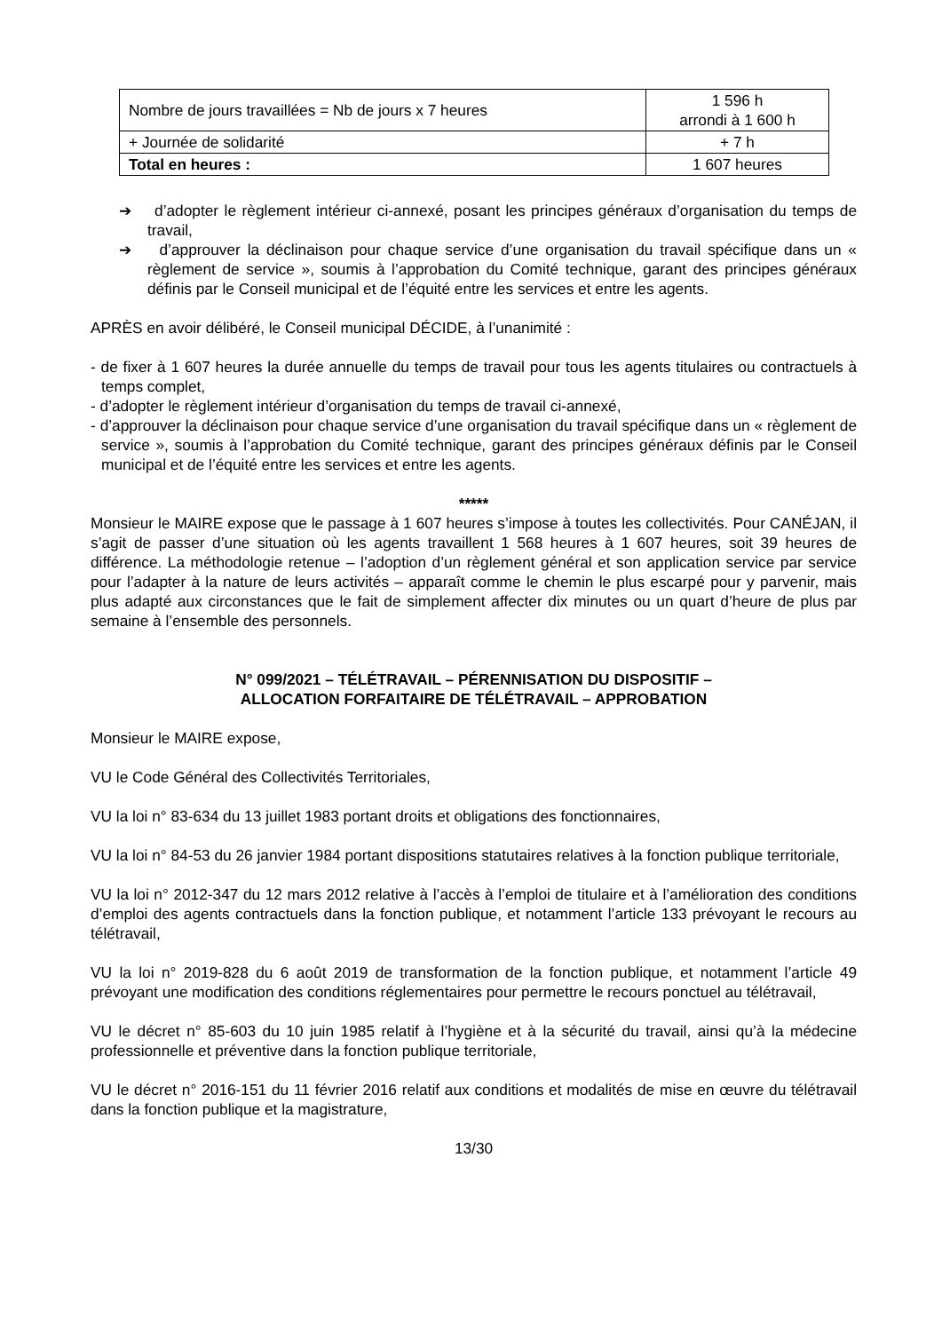| Nombre de jours travaillées = Nb de jours x 7 heures | 1 596 h arrondi à 1 600 h |
| + Journée de solidarité | + 7 h |
| Total en heures : | 1 607 heures |
➔ d’adopter le règlement intérieur ci-annexé, posant les principes généraux d’organisation du temps de travail,
➔ d’approuver la déclinaison pour chaque service d’une organisation du travail spécifique dans un « règlement de service », soumis à l’approbation du Comité technique, garant des principes généraux définis par le Conseil municipal et de l’équité entre les services et entre les agents.
APRÈS en avoir délibéré, le Conseil municipal DÉCIDE, à l’unanimité :
- de fixer à 1 607 heures la durée annuelle du temps de travail pour tous les agents titulaires ou contractuels à temps complet,
- d’adopter le règlement intérieur d’organisation du temps de travail ci-annexé,
- d’approuver la déclinaison pour chaque service d’une organisation du travail spécifique dans un « règlement de service », soumis à l’approbation du Comité technique, garant des principes généraux définis par le Conseil municipal et de l’équité entre les services et entre les agents.
*****
Monsieur le MAIRE expose que le passage à 1 607 heures s’impose à toutes les collectivités. Pour CANÉJAN, il s’agit de passer d’une situation où les agents travaillent 1 568 heures à 1 607 heures, soit 39 heures de différence. La méthodologie retenue – l’adoption d’un règlement général et son application service par service pour l’adapter à la nature de leurs activités – apparaît comme le chemin le plus escarpé pour y parvenir, mais plus adapté aux circonstances que le fait de simplement affecter dix minutes ou un quart d’heure de plus par semaine à l’ensemble des personnels.
N° 099/2021 – TÉLÉTRAVAIL – PÉRENNISATION DU DISPOSITIF –
ALLOCATION FORFAITAIRE DE TÉLÉTRAVAIL – APPROBATION
Monsieur le MAIRE expose,
VU le Code Général des Collectivités Territoriales,
VU la loi n° 83-634 du 13 juillet 1983 portant droits et obligations des fonctionnaires,
VU la loi n° 84-53 du 26 janvier 1984 portant dispositions statutaires relatives à la fonction publique territoriale,
VU la loi n° 2012-347 du 12 mars 2012 relative à l’accès à l’emploi de titulaire et à l’amélioration des conditions d’emploi des agents contractuels dans la fonction publique, et notamment l’article 133 prévoyant le recours au télétravail,
VU la loi n° 2019-828 du 6 août 2019 de transformation de la fonction publique, et notamment l’article 49 prévoyant une modification des conditions réglementaires pour permettre le recours ponctuel au télétravail,
VU le décret n° 85-603 du 10 juin 1985 relatif à l’hygiène et à la sécurité du travail, ainsi qu’à la médecine professionnelle et préventive dans la fonction publique territoriale,
VU le décret n° 2016-151 du 11 février 2016 relatif aux conditions et modalités de mise en œuvre du télétravail dans la fonction publique et la magistrature,
13/30